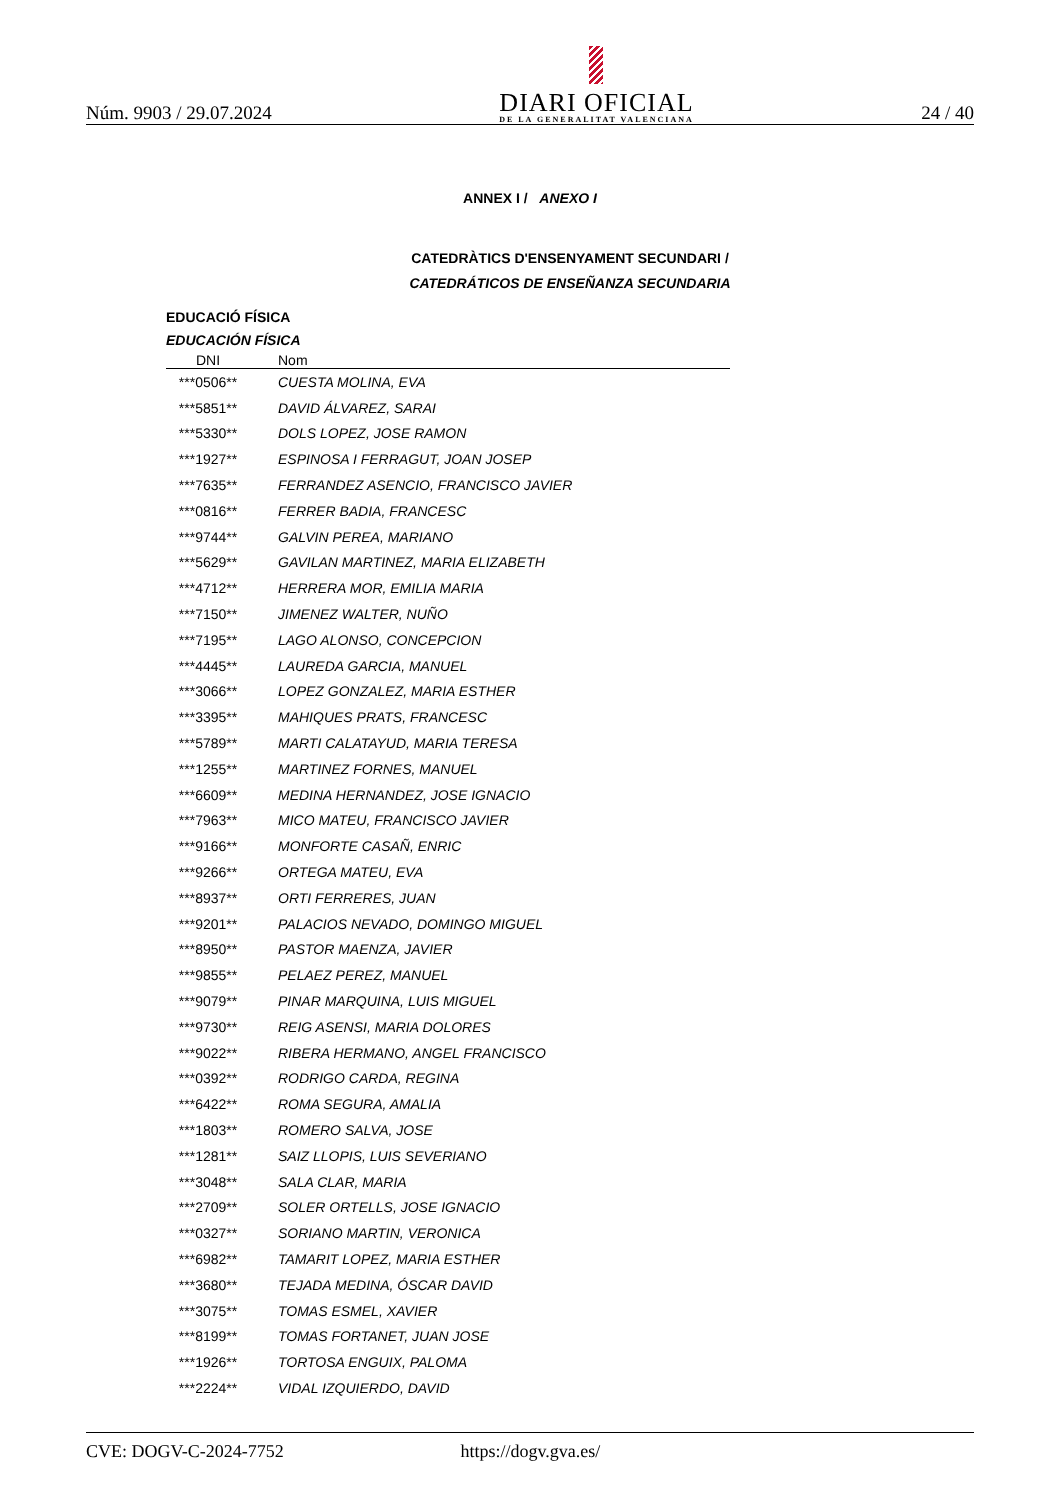Núm. 9903 / 29.07.2024
DIARI OFICIAL
DE LA GENERALITAT VALENCIANA
24 / 40
ANNEX I / ANEXO I
CATEDRÀTICS D'ENSENYAMENT SECUNDARI /
CATEDRÁTICOS DE ENSEÑANZA SECUNDARIA
EDUCACIÓ FÍSICA
EDUCACIÓN FÍSICA
| DNI | Nom |
| --- | --- |
| ***0506** | CUESTA MOLINA, EVA |
| ***5851** | DAVID ÁLVAREZ, SARAI |
| ***5330** | DOLS LOPEZ, JOSE RAMON |
| ***1927** | ESPINOSA I FERRAGUT, JOAN JOSEP |
| ***7635** | FERRANDEZ ASENCIO, FRANCISCO JAVIER |
| ***0816** | FERRER BADIA, FRANCESC |
| ***9744** | GALVIN PEREA, MARIANO |
| ***5629** | GAVILAN MARTINEZ, MARIA ELIZABETH |
| ***4712** | HERRERA MOR, EMILIA MARIA |
| ***7150** | JIMENEZ WALTER, NUÑO |
| ***7195** | LAGO ALONSO, CONCEPCION |
| ***4445** | LAUREDA GARCIA, MANUEL |
| ***3066** | LOPEZ GONZALEZ, MARIA ESTHER |
| ***3395** | MAHIQUES PRATS, FRANCESC |
| ***5789** | MARTI CALATAYUD, MARIA TERESA |
| ***1255** | MARTINEZ FORNES, MANUEL |
| ***6609** | MEDINA HERNANDEZ, JOSE IGNACIO |
| ***7963** | MICO MATEU, FRANCISCO JAVIER |
| ***9166** | MONFORTE CASAÑ, ENRIC |
| ***9266** | ORTEGA MATEU, EVA |
| ***8937** | ORTI FERRERES, JUAN |
| ***9201** | PALACIOS NEVADO, DOMINGO MIGUEL |
| ***8950** | PASTOR MAENZA, JAVIER |
| ***9855** | PELAEZ PEREZ, MANUEL |
| ***9079** | PINAR MARQUINA, LUIS MIGUEL |
| ***9730** | REIG ASENSI, MARIA DOLORES |
| ***9022** | RIBERA HERMANO, ANGEL FRANCISCO |
| ***0392** | RODRIGO CARDA, REGINA |
| ***6422** | ROMA SEGURA, AMALIA |
| ***1803** | ROMERO SALVA, JOSE |
| ***1281** | SAIZ LLOPIS, LUIS SEVERIANO |
| ***3048** | SALA CLAR, MARIA |
| ***2709** | SOLER ORTELLS, JOSE IGNACIO |
| ***0327** | SORIANO MARTIN, VERONICA |
| ***6982** | TAMARIT LOPEZ, MARIA ESTHER |
| ***3680** | TEJADA MEDINA, ÓSCAR DAVID |
| ***3075** | TOMAS ESMEL, XAVIER |
| ***8199** | TOMAS FORTANET, JUAN JOSE |
| ***1926** | TORTOSA ENGUIX, PALOMA |
| ***2224** | VIDAL IZQUIERDO, DAVID |
CVE: DOGV-C-2024-7752 https://dogv.gva.es/